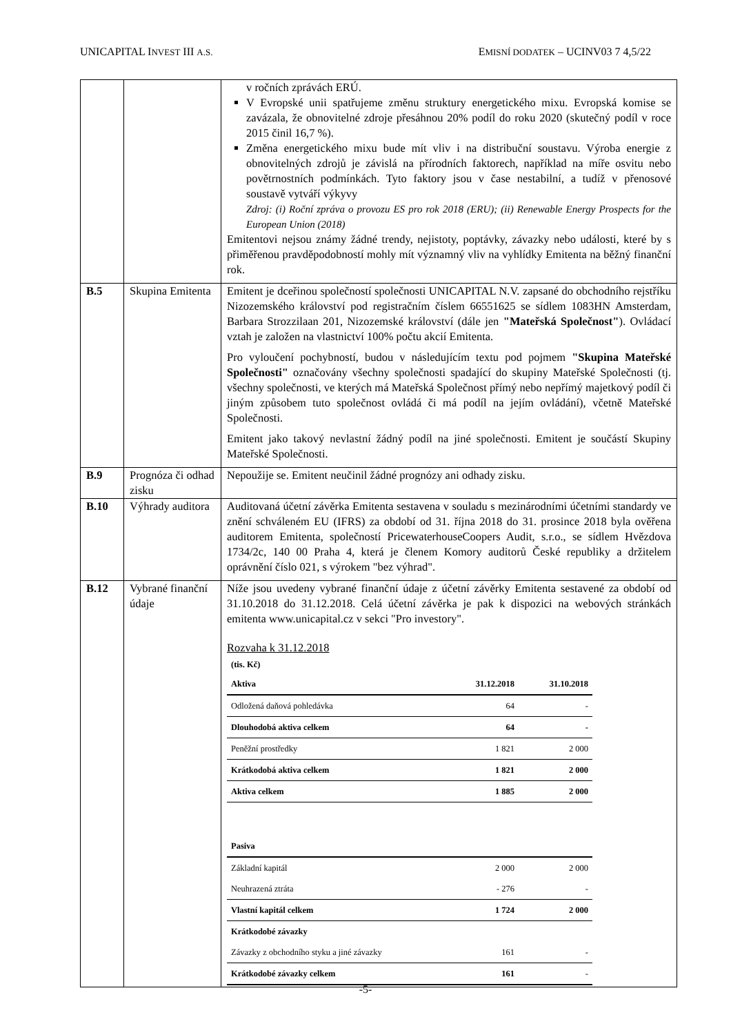UNICAPITAL INVEST III A.S. EMISNÍ DODATEK – UCINV03 7 4,5/22
| | | v ročních zprávách ERÚ. V Evropské unii spatřujeme změnu struktury energetického mixu. Evropská komise se zavázala, že obnovitelné zdroje přesáhnou 20% podíl do roku 2020 (skutečný podíl v roce 2015 činil 16,7 %). Změna energetického mixu bude mít vliv i na distribuční soustavu. Výroba energie z obnovitelných zdrojů je závislá na přírodních faktorech, například na míře osvitu nebo povětrnostních podmínkách. Tyto faktory jsou v čase nestabilní, a tudíž v přenosové soustavě vytváří výkyvy Zdroj: (i) Roční zpráva o provozu ES pro rok 2018 (ERU); (ii) Renewable Energy Prospects for the European Union (2018) Emitentovi nejsou známy žádné trendy, nejistoty, poptávky, závazky nebo události, které by s přiměřenou pravděpodobností mohly mít významný vliv na vyhlídky Emitenta na běžný finanční rok. |
| B.5 | Skupina Emitenta | Emitent je dceřinou společností společnosti UNICAPITAL N.V. zapsané do obchodního rejstříku Nizozemského království pod registračním číslem 66551625 se sídlem 1083HN Amsterdam, Barbara Strozzilaan 201, Nizozemské království (dále jen "Mateřská Společnost" ). Ovládací vztah je založen na vlastnictví 100% počtu akcií Emitenta. Pro vyloučení pochybností, budou v následujícím textu pod pojmem "Skupina Mateřské Společnosti" označovány všechny společnosti spadající do skupiny Mateřské Společnosti (tj. všechny společnosti, ve kterých má Mateřská Společnost přímý nebo nepřímý majetkový podíl či jiným způsobem tuto společnost ovládá či má podíl na jejím ovládání), včetně Mateřské Společnosti. Emitent jako takový nevlastní žádný podíl na jiné společnosti. Emitent je součástí Skupiny Mateřské Společnosti. |
| B.9 | Prognóza či odhad zisku | Nepoužije se. Emitent neučinil žádné prognózy ani odhady zisku. |
| B.10 | Výhrady auditora | Auditovaná účetní závěrka Emitenta sestavena v souladu s mezinárodními účetními standardy ve znění schváleném EU (IFRS) za období od 31. října 2018 do 31. prosince 2018 byla ověřena auditorem Emitenta, společností PricewaterhouseCoopers Audit, s.r.o., se sídlem Hvězdova 1734/2c, 140 00 Praha 4, která je členem Komory auditorů České republiky a držitelem oprávnění číslo 021, s výrokem "bez výhrad". |
| B.12 | Vybrané finanční údaje | Níže jsou uvedeny vybrané finanční údaje z účetní závěrky Emitenta sestavené za období od 31.10.2018 do 31.12.2018. Celá účetní závěrka je pak k dispozici na webových stránkách emitenta www.unicapital.cz v sekci "Pro investory". Rozvaha k 31.12.2018 (tis. Kč) / Aktiva / 31.12.2018 / 31.10.2018 / / Odložená daňová pohledávka / 64 / - / / Dlouhodobá aktiva celkem / 64 / - / / Peněžní prostředky / 1 821 / 2 000 / / Krátkodobá aktiva celkem / 1 821 / 2 000 / / Aktiva celkem / 1 885 / 2 000 / / Pasiva / / / / Základní kapitál / 2 000 / 2 000 / / Neuhrazená ztráta / - 276 / - / / Vlastní kapitál celkem / 1 724 / 2 000 / / Krátkodobé závazky / / / / Závazky z obchodního styku a jiné závazky / 161 / - / / Krátkodobé závazky celkem / 161 / - / |
-5-